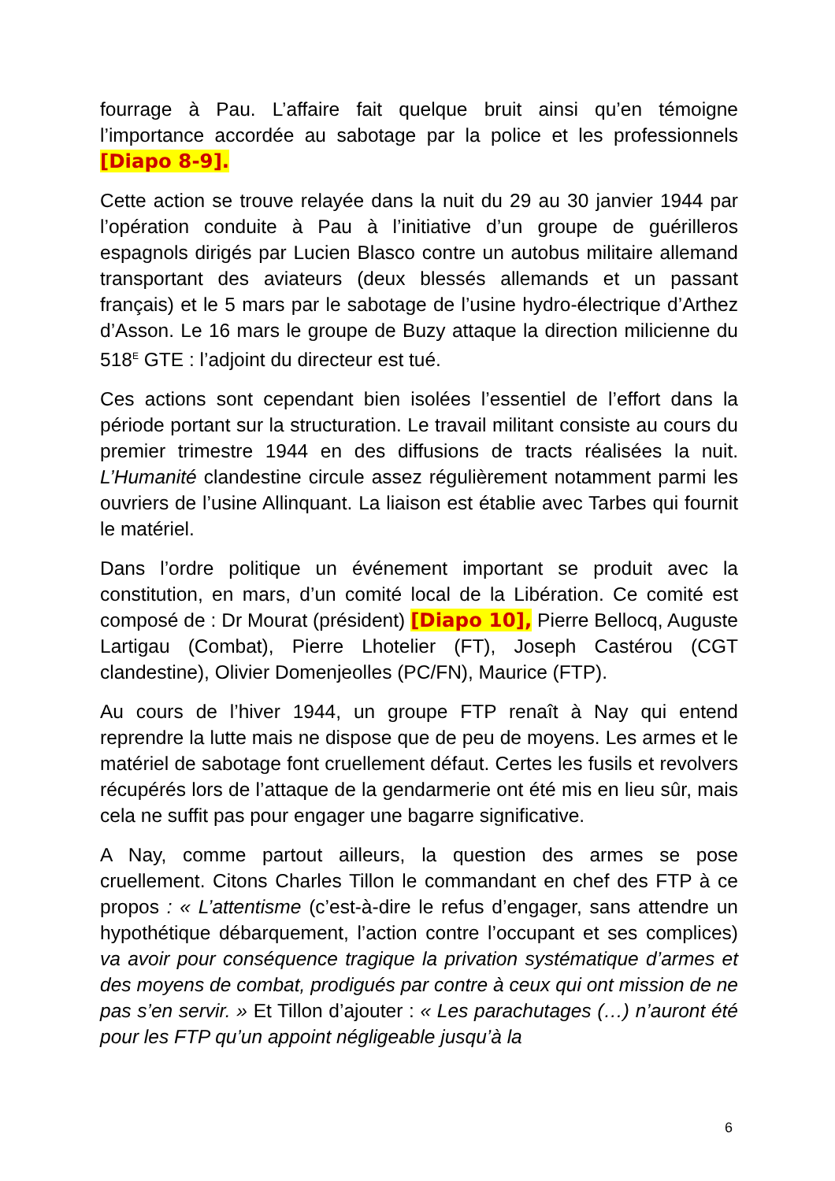fourrage à Pau. L’affaire fait quelque bruit ainsi qu’en témoigne l’importance accordée au sabotage par la police et les professionnels [Diapo 8-9].
Cette action se trouve relayée dans la nuit du 29 au 30 janvier 1944 par l’opération conduite à Pau à l’initiative d’un groupe de guérilleros espagnols dirigés par Lucien Blasco contre un autobus militaire allemand transportant des aviateurs (deux blessés allemands et un passant français) et le 5 mars par le sabotage de l’usine hydro-électrique d’Arthez d’Asson. Le 16 mars le groupe de Buzy attaque la direction milicienne du 518<sup>E</sup> GTE : l’adjoint du directeur est tué.
Ces actions sont cependant bien isolées l’essentiel de l’effort dans la période portant sur la structuration. Le travail militant consiste au cours du premier trimestre 1944 en des diffusions de tracts réalisées la nuit. L’Humanité clandestine circule assez régulièrement notamment parmi les ouvriers de l’usine Allinquant. La liaison est établie avec Tarbes qui fournit le matériel.
Dans l’ordre politique un événement important se produit avec la constitution, en mars, d’un comité local de la Libération. Ce comité est composé de : Dr Mourat (président) [Diapo 10], Pierre Bellocq, Auguste Lartigau (Combat), Pierre Lhotelier (FT), Joseph Castérou (CGT clandestine), Olivier Domenjeolles (PC/FN), Maurice (FTP).
Au cours de l’hiver 1944, un groupe FTP renaît à Nay qui entend reprendre la lutte mais ne dispose que de peu de moyens. Les armes et le matériel de sabotage font cruellement défaut. Certes les fusils et revolvers récupérés lors de l’attaque de la gendarmerie ont été mis en lieu sûr, mais cela ne suffit pas pour engager une bagarre significative.
A Nay, comme partout ailleurs, la question des armes se pose cruellement. Citons Charles Tillon le commandant en chef des FTP à ce propos : « L’attentisme (c’est-à-dire le refus d’engager, sans attendre un hypothétique débarquement, l’action contre l’occupant et ses complices) va avoir pour conséquence tragique la privation systématique d’armes et des moyens de combat, prodigués par contre à ceux qui ont mission de ne pas s’en servir. » Et Tillon d’ajouter : « Les parachutages (…) n’auront été pour les FTP qu’un appoint négligeable jusqu’à la
6